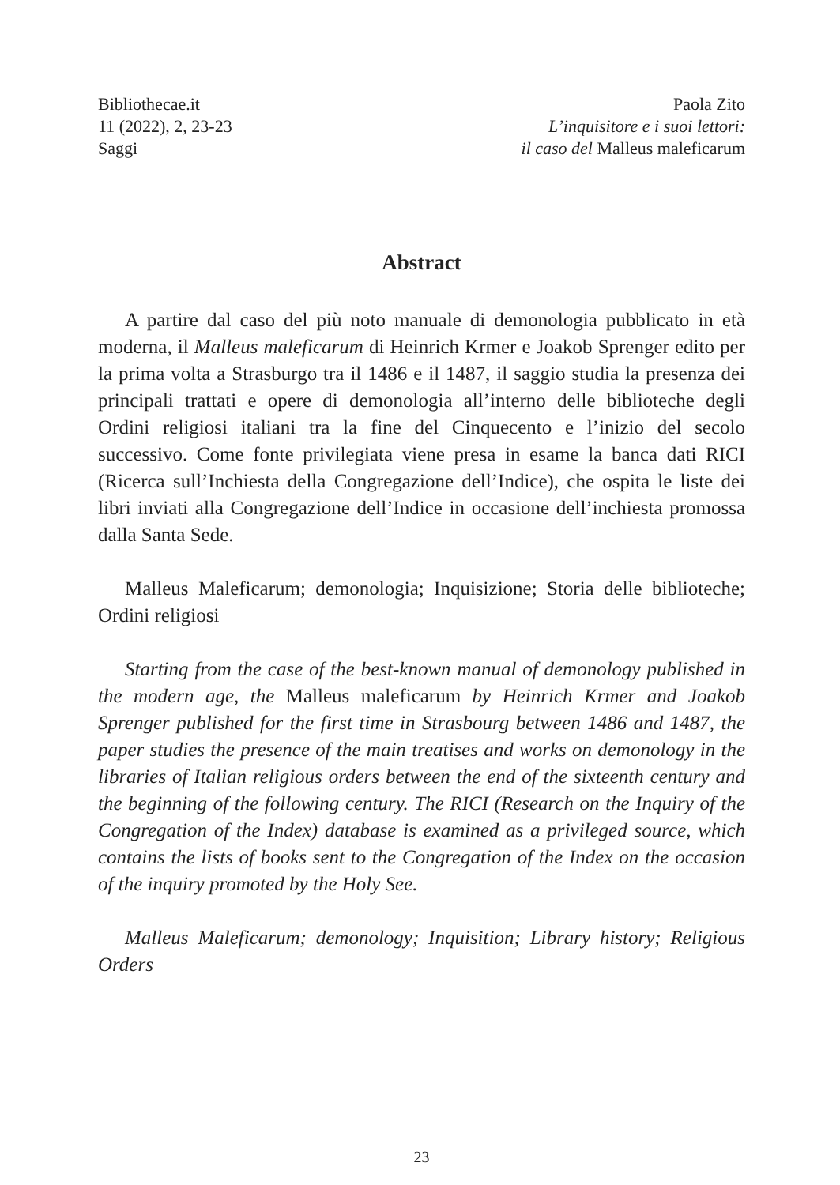Bibliothecae.it
11 (2022), 2, 23-23
Saggi
Paola Zito
L’inquisitore e i suoi lettori:
il caso del Malleus maleficarum
Abstract
A partire dal caso del più noto manuale di demonologia pubblicato in età moderna, il Malleus maleficarum di Heinrich Krmer e Joakob Sprenger edito per la prima volta a Strasburgo tra il 1486 e il 1487, il saggio studia la presenza dei principali trattati e opere di demonologia all’interno delle biblioteche degli Ordini religiosi italiani tra la fine del Cinquecento e l’inizio del secolo successivo. Come fonte privilegiata viene presa in esame la banca dati RICI (Ricerca sull’Inchiesta della Congregazione dell’Indice), che ospita le liste dei libri inviati alla Congregazione dell’Indice in occasione dell’inchiesta promossa dalla Santa Sede.
Malleus Maleficarum; demonologia; Inquisizione; Storia delle biblioteche; Ordini religiosi
Starting from the case of the best-known manual of demonology published in the modern age, the Malleus maleficarum by Heinrich Krmer and Joakob Sprenger published for the first time in Strasbourg between 1486 and 1487, the paper studies the presence of the main treatises and works on demonology in the libraries of Italian religious orders between the end of the sixteenth century and the beginning of the following century. The RICI (Research on the Inquiry of the Congregation of the Index) database is examined as a privileged source, which contains the lists of books sent to the Congregation of the Index on the occasion of the inquiry promoted by the Holy See.
Malleus Maleficarum; demonology; Inquisition; Library history; Religious Orders
23